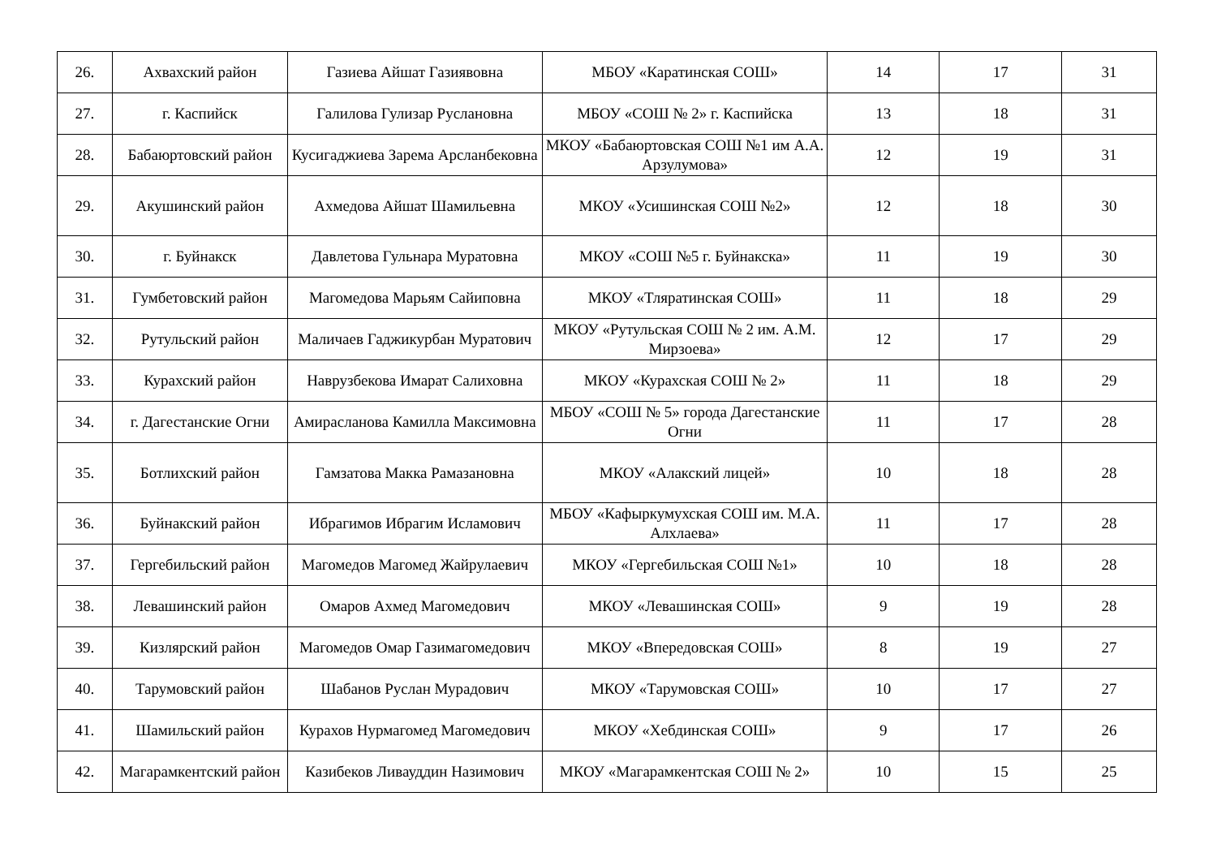| 26. | Ахвахский район | Газиева Айшат Газиявовна | МБОУ «Каратинская СОШ» | 14 | 17 | 31 |
| 27. | г. Каспийск | Галилова Гулизар Руслановна | МБОУ «СОШ № 2» г. Каспийска | 13 | 18 | 31 |
| 28. | Бабаюртовский район | Кусигаджиева Зарема Арсланбековна | МКОУ «Бабаюртовская СОШ №1 им А.А. Арзулумова» | 12 | 19 | 31 |
| 29. | Акушинский район | Ахмедова Айшат Шамильевна | МКОУ «Усишинская СОШ №2» | 12 | 18 | 30 |
| 30. | г. Буйнакск | Давлетова Гульнара Муратовна | МКОУ «СОШ №5 г. Буйнакска» | 11 | 19 | 30 |
| 31. | Гумбетовский район | Магомедова Марьям Сайиповна | МКОУ «Тляратинская СОШ» | 11 | 18 | 29 |
| 32. | Рутульский район | Маличаев Гаджикурбан Муратович | МКОУ «Рутульская СОШ № 2 им. А.М. Мирзоева» | 12 | 17 | 29 |
| 33. | Курахский район | Наврузбекова Имарат Салиховна | МКОУ «Курахская СОШ № 2» | 11 | 18 | 29 |
| 34. | г. Дагестанские Огни | Амирасланова Камилла Максимовна | МБОУ «СОШ № 5» города Дагестанские Огни | 11 | 17 | 28 |
| 35. | Ботлихский район | Гамзатова Макка Рамазановна | МКОУ «Алакский лицей» | 10 | 18 | 28 |
| 36. | Буйнакский район | Ибрагимов Ибрагим Исламович | МБОУ «Кафыркумухская СОШ им. М.А. Алхлаева» | 11 | 17 | 28 |
| 37. | Гергебильский район | Магомедов Магомед Жайрулаевич | МКОУ «Гергебильская СОШ №1» | 10 | 18 | 28 |
| 38. | Левашинский район | Омаров Ахмед Магомедович | МКОУ «Левашинская СОШ» | 9 | 19 | 28 |
| 39. | Кизлярский район | Магомедов Омар Газимагомедович | МКОУ «Впередовская СОШ» | 8 | 19 | 27 |
| 40. | Тарумовский район | Шабанов Руслан Мурадович | МКОУ «Тарумовская СОШ» | 10 | 17 | 27 |
| 41. | Шамильский район | Курахов Нурмагомед Магомедович | МКОУ «Хебдинская СОШ» | 9 | 17 | 26 |
| 42. | Магарамкентский район | Казибеков Ливауддин Назимович | МКОУ «Магарамкентская СОШ № 2» | 10 | 15 | 25 |